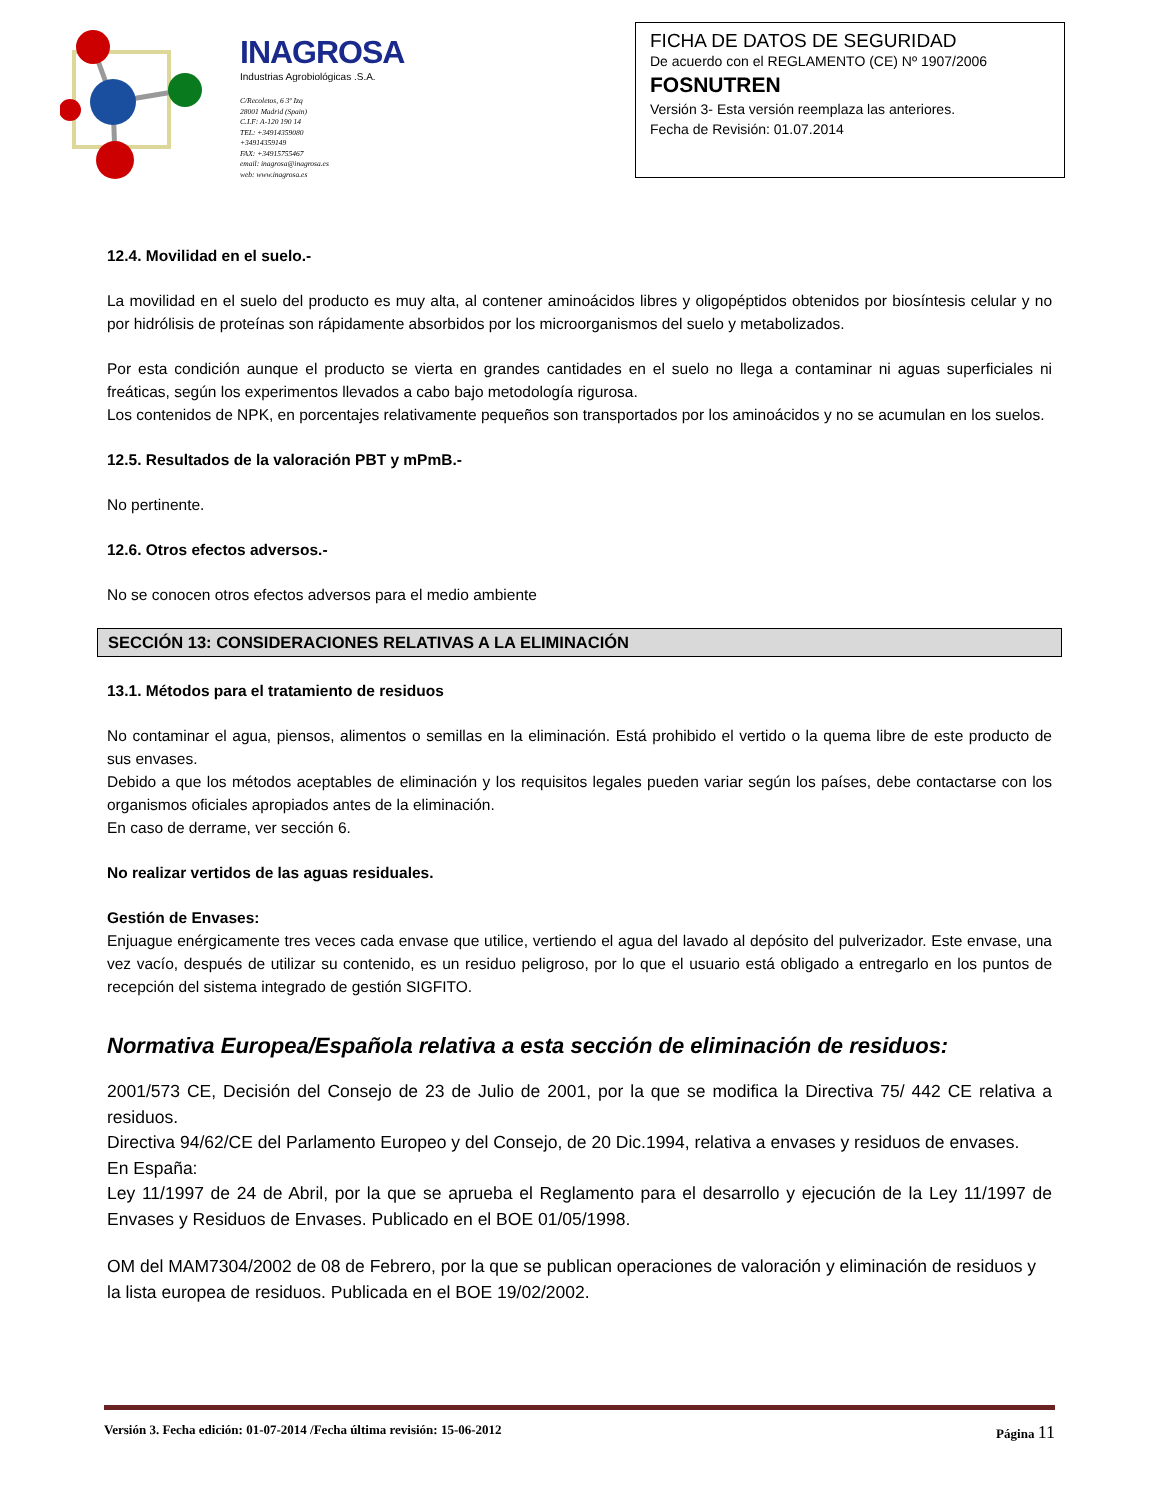INAGROSA
Industrias Agrobiológicas .S.A.
C/Recoletos, 6 3º Izq
28001 Madrid (Spain)
C.I.F: A-120 190 14
TEL: +34914359080
+34914359149
FAX: +34915755467
email: inagrosa@inagrosa.es
web: www.inagrosa.es
FICHA DE DATOS DE SEGURIDAD
De acuerdo con el REGLAMENTO (CE) Nº 1907/2006
FOSNUTREN
Versión 3- Esta versión reemplaza las anteriores.
Fecha de Revisión: 01.07.2014
12.4. Movilidad en el suelo.-
La movilidad en el suelo del producto es muy alta, al contener aminoácidos libres y oligopéptidos obtenidos por biosíntesis celular y no por hidrólisis de proteínas son rápidamente absorbidos por los microorganismos del suelo y metabolizados.
Por esta condición aunque el producto se vierta en grandes cantidades en el suelo no llega a contaminar ni aguas superficiales ni freáticas, según los experimentos llevados a cabo bajo metodología rigurosa.
Los contenidos de NPK, en porcentajes relativamente pequeños son transportados por los aminoácidos y no se acumulan en los suelos.
12.5. Resultados de la valoración PBT y mPmB.-
No pertinente.
12.6. Otros efectos adversos.-
No se conocen otros efectos adversos para el medio ambiente
SECCIÓN 13: CONSIDERACIONES RELATIVAS A LA ELIMINACIÓN
13.1. Métodos para el tratamiento de residuos
No contaminar el agua, piensos, alimentos o semillas en la eliminación. Está prohibido el vertido o la quema libre de este producto de sus envases.
Debido a que los métodos aceptables de eliminación y los requisitos legales pueden variar según los países, debe contactarse con los organismos oficiales apropiados antes de la eliminación.
En caso de derrame, ver sección 6.
No realizar vertidos de las aguas residuales.
Gestión de Envases:
Enjuague enérgicamente tres veces cada envase que utilice, vertiendo el agua del lavado al depósito del pulverizador. Este envase, una vez vacío, después de utilizar su contenido, es un residuo peligroso, por lo que el usuario está obligado a entregarlo en los puntos de recepción del sistema integrado de gestión SIGFITO.
Normativa Europea/Española relativa a esta sección de eliminación de residuos:
2001/573 CE, Decisión del Consejo de 23 de Julio de 2001, por la que se modifica la Directiva 75/ 442 CE relativa a residuos.
Directiva 94/62/CE del Parlamento Europeo y del Consejo, de 20 Dic.1994, relativa a envases y residuos de envases.
En España:
Ley 11/1997 de 24 de Abril, por la que se aprueba el Reglamento para el desarrollo y ejecución de la Ley 11/1997 de Envases y Residuos de Envases. Publicado en el BOE 01/05/1998.
OM del MAM7304/2002 de 08 de Febrero, por la que se publican operaciones de valoración y eliminación de residuos y la lista europea de residuos. Publicada en el BOE 19/02/2002.
Versión 3. Fecha edición: 01-07-2014 /Fecha última revisión: 15-06-2012 Página 11